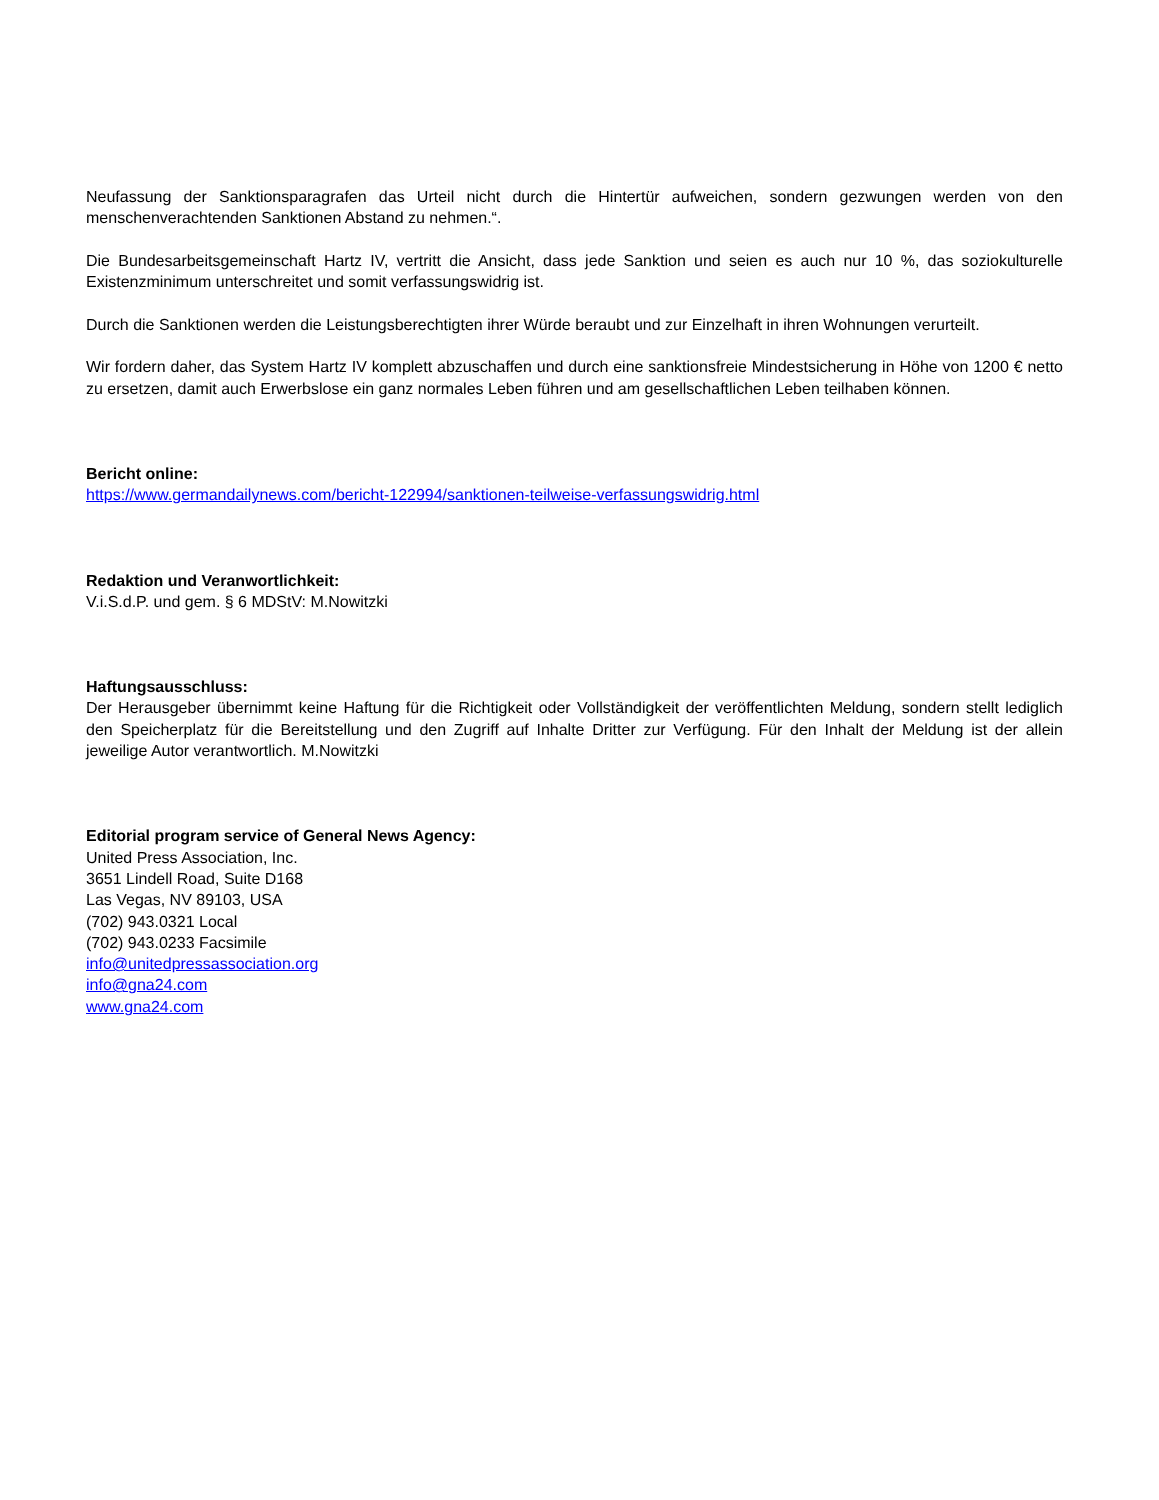Neufassung der Sanktionsparagrafen das Urteil nicht durch die Hintertür aufweichen, sondern gezwungen werden von den menschenverachtenden Sanktionen Abstand zu nehmen.“.
Die Bundesarbeitsgemeinschaft Hartz IV, vertritt die Ansicht, dass jede Sanktion und seien es auch nur 10 %, das soziokulturelle Existenzminimum unterschreitet und somit verfassungswidrig ist.
Durch die Sanktionen werden die Leistungsberechtigten ihrer Würde beraubt und zur Einzelhaft in ihren Wohnungen verurteilt.
Wir fordern daher, das System Hartz IV komplett abzuschaffen und durch eine sanktionsfreie Mindestsicherung in Höhe von 1200 € netto zu ersetzen, damit auch Erwerbslose ein ganz normales Leben führen und am gesellschaftlichen Leben teilhaben können.
Bericht online:
https://www.germandailynews.com/bericht-122994/sanktionen-teilweise-verfassungswidrig.html
Redaktion und Veranwortlichkeit:
V.i.S.d.P. und gem. § 6 MDStV: M.Nowitzki
Haftungsausschluss:
Der Herausgeber übernimmt keine Haftung für die Richtigkeit oder Vollständigkeit der veröffentlichten Meldung, sondern stellt lediglich den Speicherplatz für die Bereitstellung und den Zugriff auf Inhalte Dritter zur Verfügung. Für den Inhalt der Meldung ist der allein jeweilige Autor verantwortlich. M.Nowitzki
Editorial program service of General News Agency:
United Press Association, Inc.
3651 Lindell Road, Suite D168
Las Vegas, NV 89103, USA
(702) 943.0321 Local
(702) 943.0233 Facsimile
info@unitedpressassociation.org
info@gna24.com
www.gna24.com